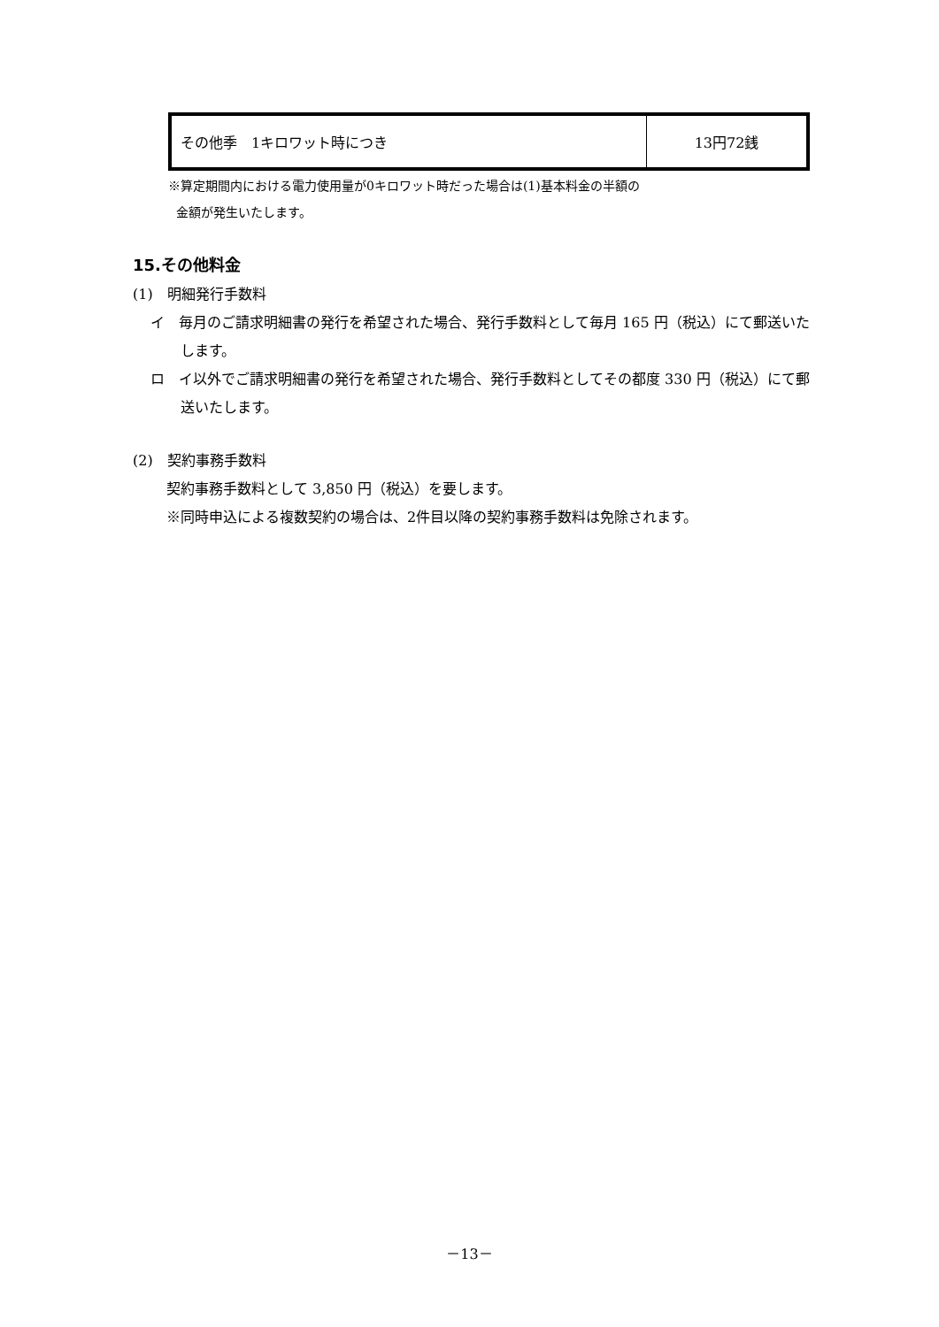| その他季 1キロワット時につき | 13円72銭 |
※算定期間内における電力使用量が0キロワット時だった場合は(1)基本料金の半額の
金額が発生いたします。
15.その他料金
(1)　明細発行手数料
イ　毎月のご請求明細書の発行を希望された場合、発行手数料として毎月 165 円（税込）にて郵送いたします。
ロ　イ以外でご請求明細書の発行を希望された場合、発行手数料としてその都度 330 円（税込）にて郵送いたします。
(2)　契約事務手数料
契約事務手数料として 3,850 円（税込）を要します。
※同時申込による複数契約の場合は、2件目以降の契約事務手数料は免除されます。
－13－